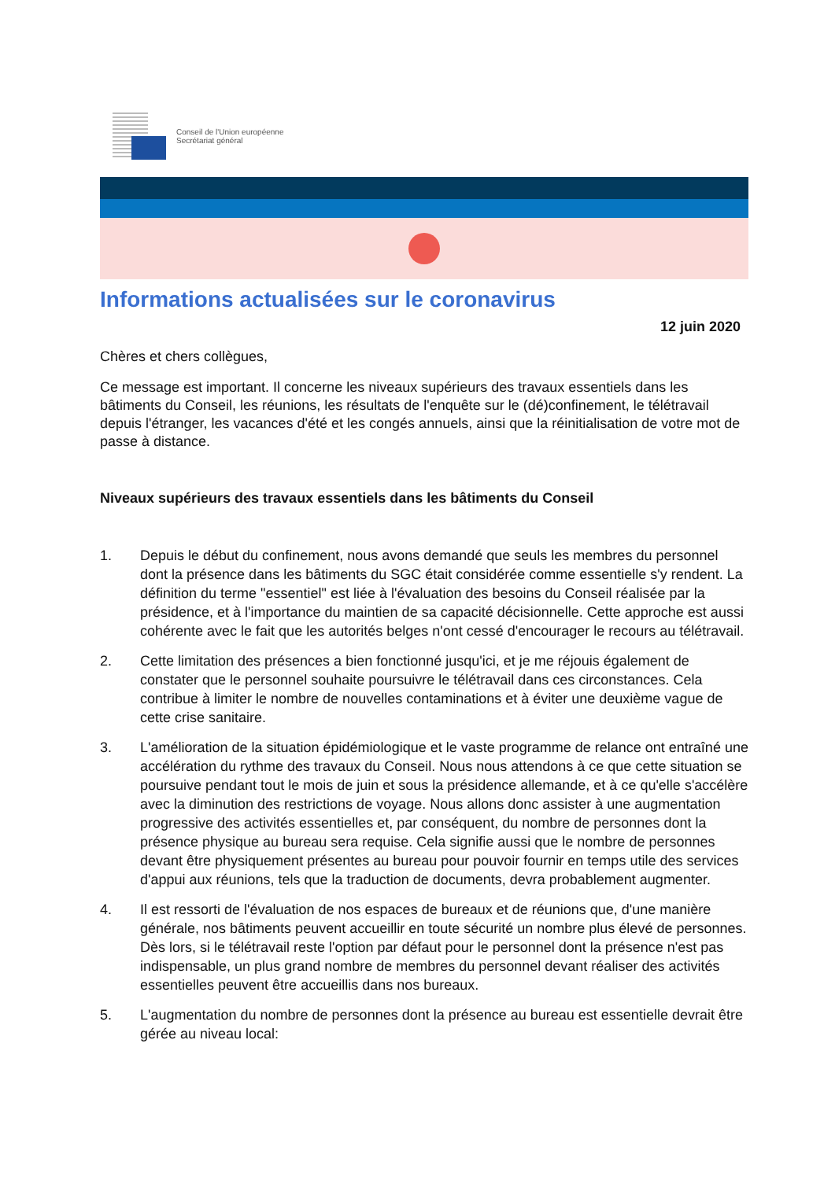Conseil de l'Union européenne
Secrétariat général
Informations actualisées sur le coronavirus
12 juin 2020
Chères et chers collègues,
Ce message est important. Il concerne les niveaux supérieurs des travaux essentiels dans les bâtiments du Conseil, les réunions, les résultats de l'enquête sur le (dé)confinement, le télétravail depuis l'étranger, les vacances d'été et les congés annuels, ainsi que la réinitialisation de votre mot de passe à distance.
Niveaux supérieurs des travaux essentiels dans les bâtiments du Conseil
1. Depuis le début du confinement, nous avons demandé que seuls les membres du personnel dont la présence dans les bâtiments du SGC était considérée comme essentielle s'y rendent. La définition du terme "essentiel" est liée à l'évaluation des besoins du Conseil réalisée par la présidence, et à l'importance du maintien de sa capacité décisionnelle. Cette approche est aussi cohérente avec le fait que les autorités belges n'ont cessé d'encourager le recours au télétravail.
2. Cette limitation des présences a bien fonctionné jusqu'ici, et je me réjouis également de constater que le personnel souhaite poursuivre le télétravail dans ces circonstances. Cela contribue à limiter le nombre de nouvelles contaminations et à éviter une deuxième vague de cette crise sanitaire.
3. L'amélioration de la situation épidémiologique et le vaste programme de relance ont entraîné une accélération du rythme des travaux du Conseil. Nous nous attendons à ce que cette situation se poursuive pendant tout le mois de juin et sous la présidence allemande, et à ce qu'elle s'accélère avec la diminution des restrictions de voyage. Nous allons donc assister à une augmentation progressive des activités essentielles et, par conséquent, du nombre de personnes dont la présence physique au bureau sera requise. Cela signifie aussi que le nombre de personnes devant être physiquement présentes au bureau pour pouvoir fournir en temps utile des services d'appui aux réunions, tels que la traduction de documents, devra probablement augmenter.
4. Il est ressorti de l'évaluation de nos espaces de bureaux et de réunions que, d'une manière générale, nos bâtiments peuvent accueillir en toute sécurité un nombre plus élevé de personnes. Dès lors, si le télétravail reste l'option par défaut pour le personnel dont la présence n'est pas indispensable, un plus grand nombre de membres du personnel devant réaliser des activités essentielles peuvent être accueillis dans nos bureaux.
5. L'augmentation du nombre de personnes dont la présence au bureau est essentielle devrait être gérée au niveau local: